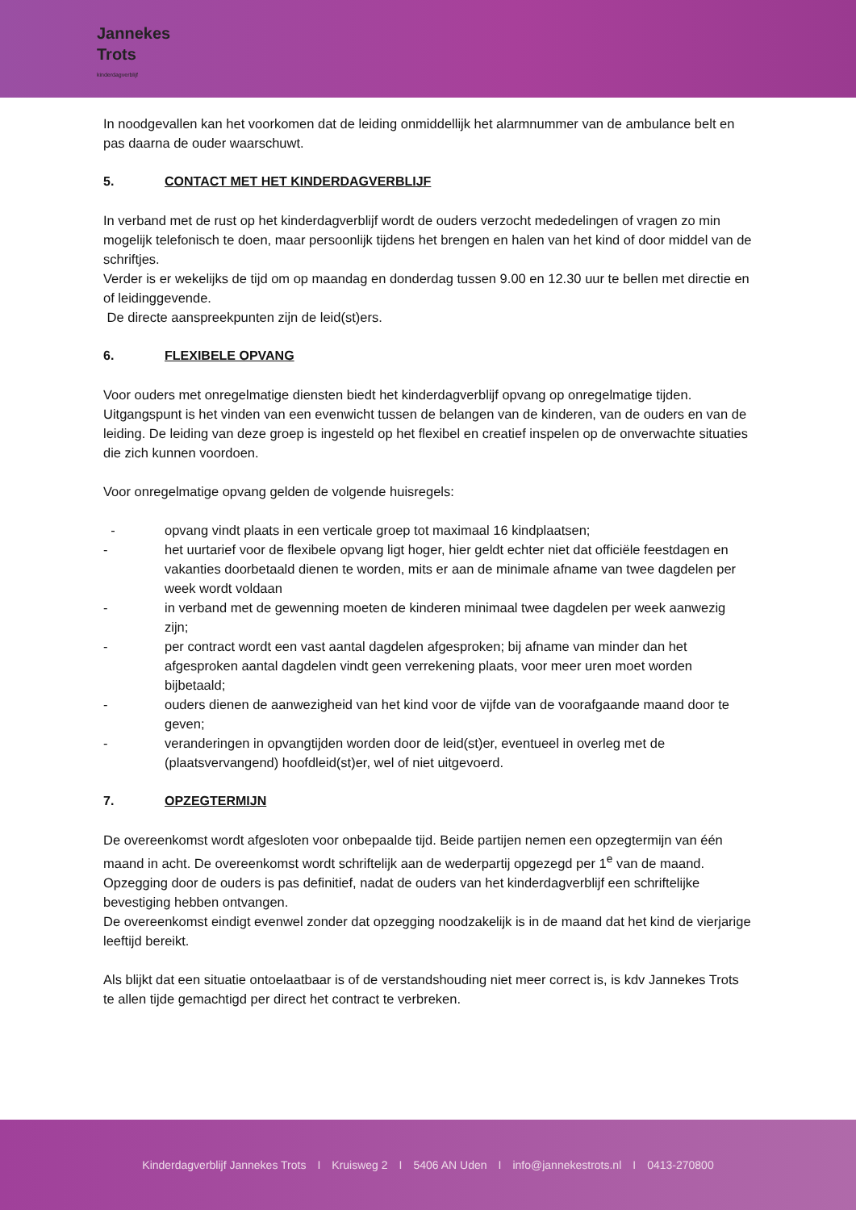Jannekes
Trots
kinderdagverblijf
In noodgevallen kan het voorkomen dat de leiding onmiddellijk het alarmnummer van de ambulance belt en pas daarna de ouder waarschuwt.
5. CONTACT MET HET KINDERDAGVERBLIJF
In verband met de rust op het kinderdagverblijf wordt de ouders verzocht mededelingen of vragen zo min mogelijk telefonisch te doen, maar persoonlijk tijdens het brengen en halen van het kind of door middel van de schriftjes.
Verder is er wekelijks de tijd om op maandag en donderdag tussen 9.00 en 12.30 uur te bellen met directie en of leidinggevende.
De directe aanspreekpunten zijn de leid(st)ers.
6. FLEXIBELE OPVANG
Voor ouders met onregelmatige diensten biedt het kinderdagverblijf opvang op onregelmatige tijden. Uitgangspunt is het vinden van een evenwicht tussen de belangen van de kinderen, van de ouders en van de leiding. De leiding van deze groep is ingesteld op het flexibel en creatief inspelen op de onverwachte situaties die zich kunnen voordoen.
Voor onregelmatige opvang gelden de volgende huisregels:
- opvang vindt plaats in een verticale groep tot maximaal 16 kindplaatsen;
- het uurtarief voor de flexibele opvang ligt hoger, hier geldt echter niet dat officiële feestdagen en vakanties doorbetaald dienen te worden, mits er aan de minimale afname van twee dagdelen per week wordt voldaan
- in verband met de gewenning moeten de kinderen minimaal twee dagdelen per week aanwezig zijn;
- per contract wordt een vast aantal dagdelen afgesproken; bij afname van minder dan het afgesproken aantal dagdelen vindt geen verrekening plaats, voor meer uren moet worden bijbetaald;
- ouders dienen de aanwezigheid van het kind voor de vijfde van de voorafgaande maand door te geven;
- veranderingen in opvangtijden worden door de leid(st)er, eventueel in overleg met de (plaatsvervangend) hoofdleid(st)er, wel of niet uitgevoerd.
7. OPZEGTERMIJN
De overeenkomst wordt afgesloten voor onbepaalde tijd. Beide partijen nemen een opzegtermijn van één maand in acht. De overeenkomst wordt schriftelijk aan de wederpartij opgezegd per 1<sup>e</sup> van de maand. Opzegging door de ouders is pas definitief, nadat de ouders van het kinderdagverblijf een schriftelijke bevestiging hebben ontvangen.
De overeenkomst eindigt evenwel zonder dat opzegging noodzakelijk is in de maand dat het kind de vierjarige leeftijd bereikt.
Als blijkt dat een situatie ontoelaatbaar is of de verstandshouding niet meer correct is, is kdv Jannekes Trots te allen tijde gemachtigd per direct het contract te verbreken.
Kinderdagverblijf Jannekes Trots I Kruisweg 2 I 5406 AN Uden I info@jannekestrots.nl I 0413-270800